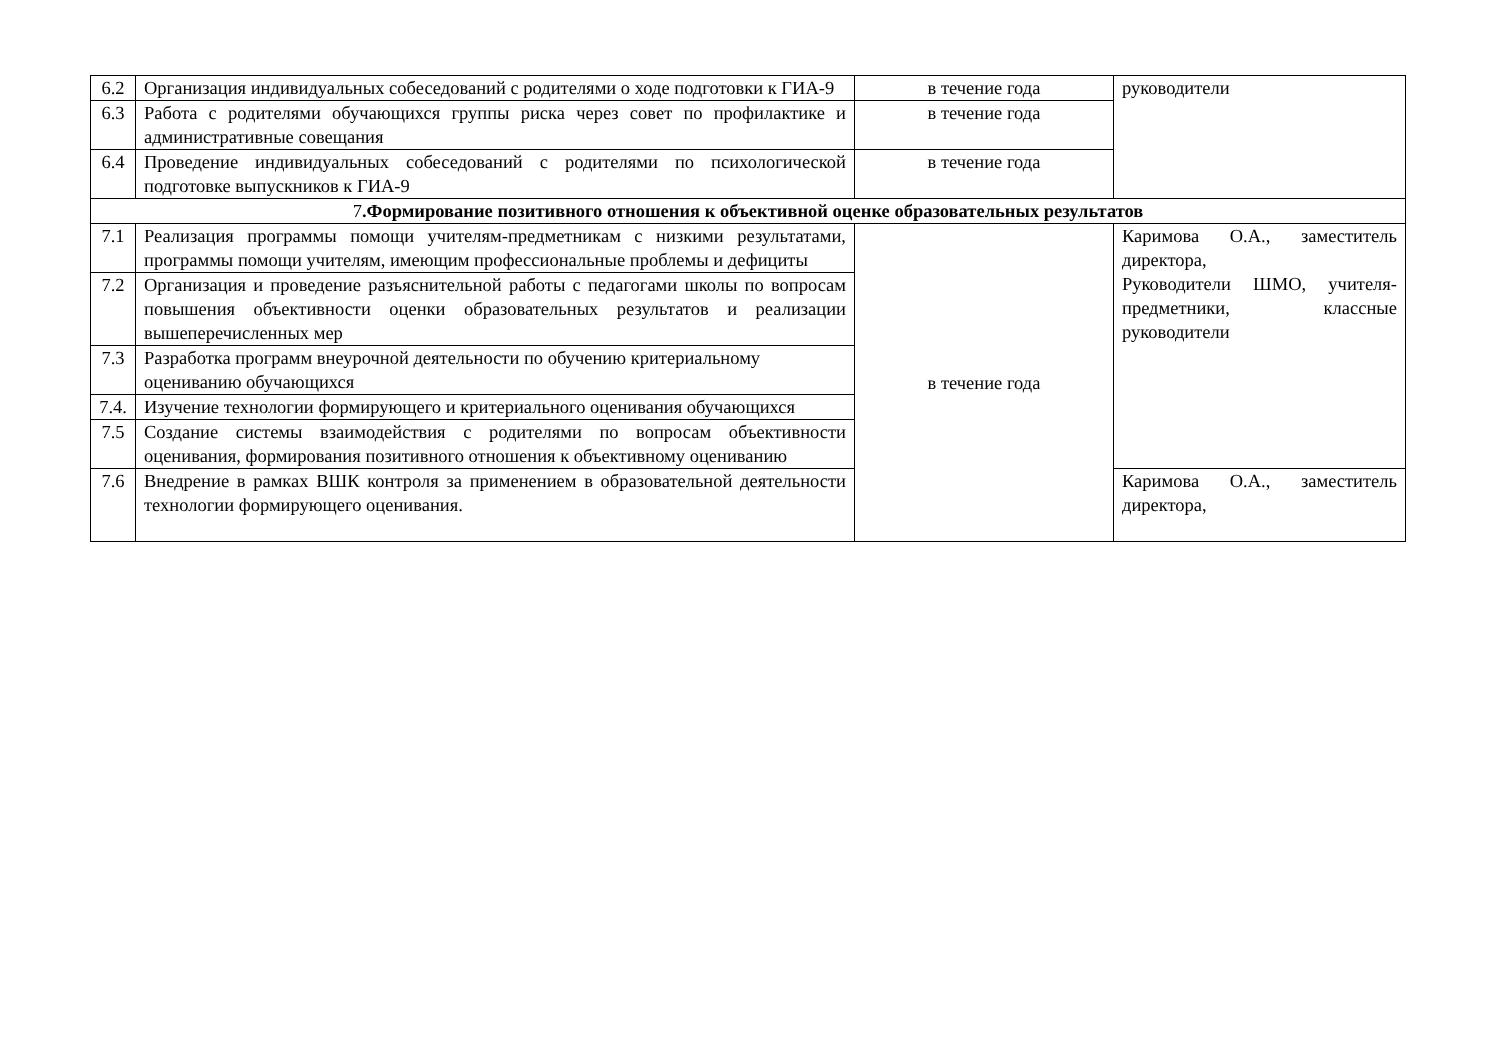| 6.2 | Организация индивидуальных собеседований с родителями о ходе подготовки к ГИА-9 | в течение года | руководители |
| 6.3 | Работа с родителями обучающихся группы риска через совет по профилактике и административные совещания | в течение года | |
| 6.4 | Проведение индивидуальных собеседований с родителями по психологической подготовке выпускников к ГИА-9 | в течение года | |
| 7 .Формирование позитивного отношения к объективной оценке образовательных результатов | | | |
| 7.1 | Реализация программы помощи учителям-предметникам с низкими результатами, программы помощи учителям, имеющим профессиональные проблемы и дефициты | в течение года | Каримова О.А., заместитель директора, Руководители ШМО, учителя- предметники, классные руководители |
| 7.2 | Организация и проведение разъяснительной работы с педагогами школы по вопросам повышения объективности оценки образовательных результатов и реализации вышеперечисленных мер | | |
| 7.3 | Разработка программ внеурочной деятельности по обучению критериальному оцениванию обучающихся | | |
| 7.4. | Изучение технологии формирующего и критериального оценивания обучающихся | | |
| 7.5 | Создание системы взаимодействия с родителями по вопросам объективности оценивания, формирования позитивного отношения к объективному оцениванию | | |
| 7.6 | Внедрение в рамках ВШК контроля за применением в образовательной деятельности технологии формирующего оценивания. | | Каримова О.А., заместитель директора, |